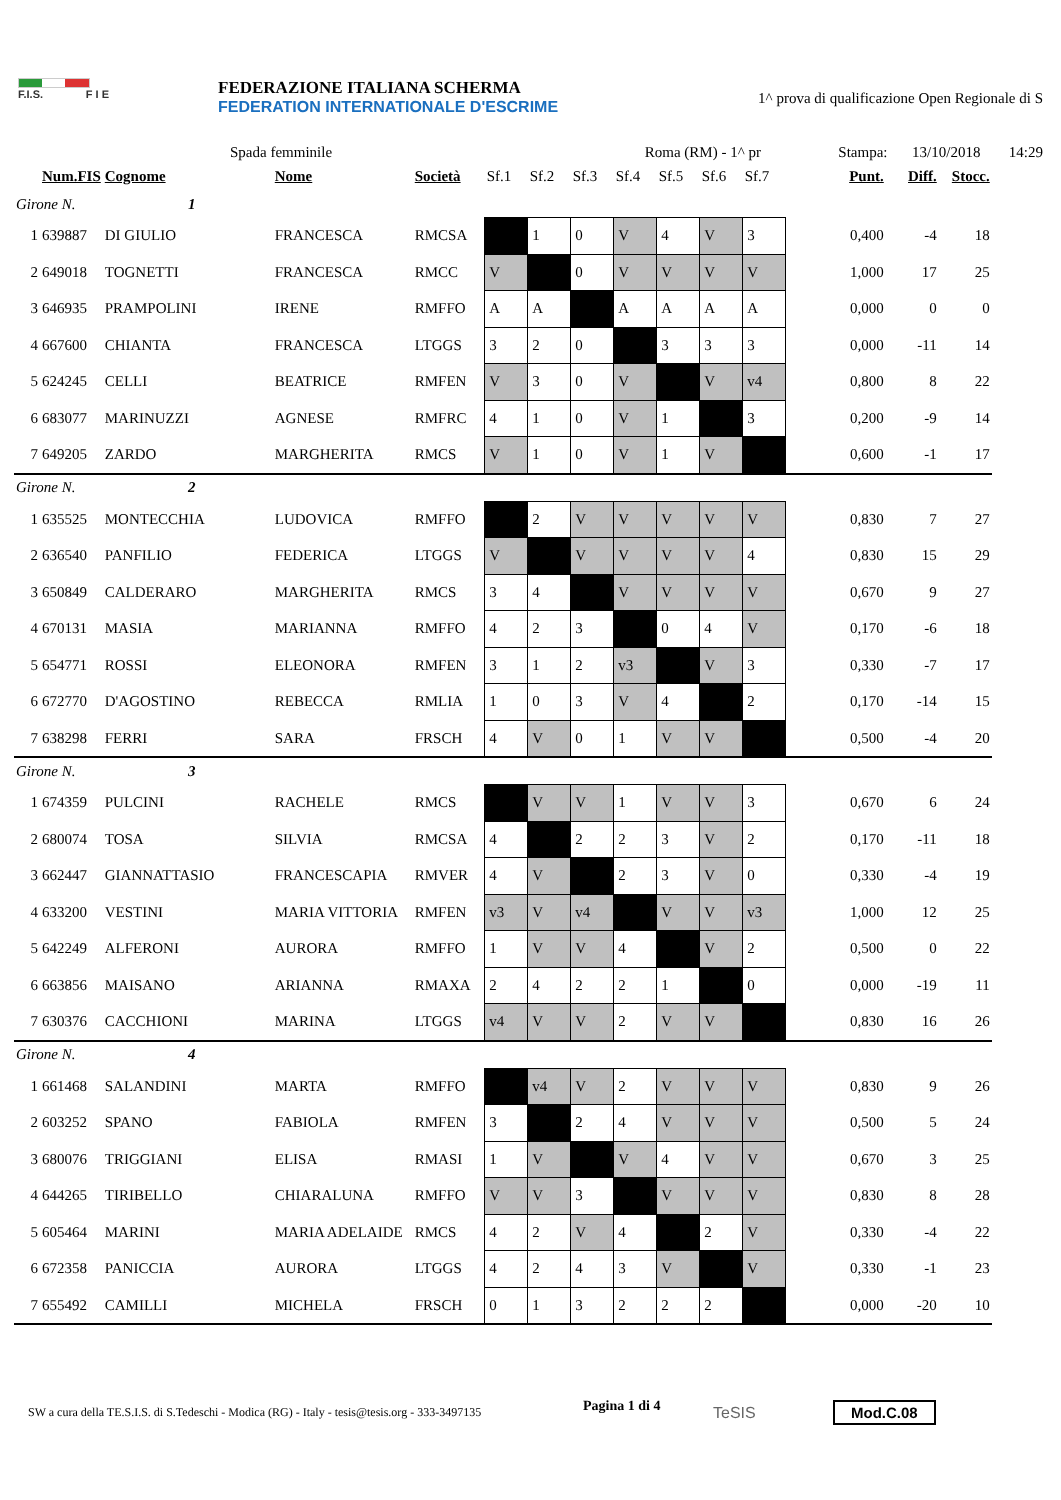F.I.S. F I E
FEDERAZIONE ITALIANA SCHERMA
FEDERATION INTERNATIONALE D'ESCRIME
1^ prova di qualificazione Open Regionale di S
Spada femminile Roma (RM) - 1^ pr Stampa: 13/10/2018 14:29
| | Num.FIS | Cognome | Nome | Società | Sf.1 | Sf.2 | Sf.3 | Sf.4 | Sf.5 | Sf.6 | Sf.7 | Punt. | Diff. | Stocc. |
| --- | --- | --- | --- | --- | --- | --- | --- | --- | --- | --- | --- | --- | --- | --- |
| Girone N. 1 | | | | | | | | | | | | | | |
| 1 | 639887 | DI GIULIO | FRANCESCA | RMCSA | | 1 | 0 | V | 4 | V | 3 | 0,400 | -4 | 18 |
| 2 | 649018 | TOGNETTI | FRANCESCA | RMCC | V | | 0 | V | V | V | V | 1,000 | 17 | 25 |
| 3 | 646935 | PRAMPOLINI | IRENE | RMFFO | A | A | | A | A | A | A | 0,000 | 0 | 0 |
| 4 | 667600 | CHIANTA | FRANCESCA | LTGGS | 3 | 2 | 0 | | 3 | 3 | 3 | 0,000 | -11 | 14 |
| 5 | 624245 | CELLI | BEATRICE | RMFEN | V | 3 | 0 | V | | V | v4 | 0,800 | 8 | 22 |
| 6 | 683077 | MARINUZZI | AGNESE | RMFRC | 4 | 1 | 0 | V | 1 | | 3 | 0,200 | -9 | 14 |
| 7 | 649205 | ZARDO | MARGHERITA | RMCS | V | 1 | 0 | V | 1 | V | | 0,600 | -1 | 17 |
| Girone N. 2 | | | | | | | | | | | | | | |
| 1 | 635525 | MONTECCHIA | LUDOVICA | RMFFO | | 2 | V | V | V | V | V | 0,830 | 7 | 27 |
| 2 | 636540 | PANFILIO | FEDERICA | LTGGS | V | | V | V | V | V | 4 | 0,830 | 15 | 29 |
| 3 | 650849 | CALDERARO | MARGHERITA | RMCS | 3 | 4 | | V | V | V | V | 0,670 | 9 | 27 |
| 4 | 670131 | MASIA | MARIANNA | RMFFO | 4 | 2 | 3 | | 0 | 4 | V | 0,170 | -6 | 18 |
| 5 | 654771 | ROSSI | ELEONORA | RMFEN | 3 | 1 | 2 | v3 | | V | 3 | 0,330 | -7 | 17 |
| 6 | 672770 | D'AGOSTINO | REBECCA | RMLIA | 1 | 0 | 3 | V | 4 | | 2 | 0,170 | -14 | 15 |
| 7 | 638298 | FERRI | SARA | FRSCH | 4 | V | 0 | 1 | V | V | | 0,500 | -4 | 20 |
| Girone N. 3 | | | | | | | | | | | | | | |
| 1 | 674359 | PULCINI | RACHELE | RMCS | | V | V | 1 | V | V | 3 | 0,670 | 6 | 24 |
| 2 | 680074 | TOSA | SILVIA | RMCSA | 4 | | 2 | 2 | 3 | V | 2 | 0,170 | -11 | 18 |
| 3 | 662447 | GIANNATTASIO | FRANCESCAPIA | RMVER | 4 | V | | 2 | 3 | V | 0 | 0,330 | -4 | 19 |
| 4 | 633200 | VESTINI | MARIA VITTORIA | RMFEN | v3 | V | v4 | | V | V | v3 | 1,000 | 12 | 25 |
| 5 | 642249 | ALFERONI | AURORA | RMFFO | 1 | V | V | 4 | | V | 2 | 0,500 | 0 | 22 |
| 6 | 663856 | MAISANO | ARIANNA | RMAXA | 2 | 4 | 2 | 2 | 1 | | 0 | 0,000 | -19 | 11 |
| 7 | 630376 | CACCHIONI | MARINA | LTGGS | v4 | V | V | 2 | V | V | | 0,830 | 16 | 26 |
| Girone N. 4 | | | | | | | | | | | | | | |
| 1 | 661468 | SALANDINI | MARTA | RMFFO | | v4 | V | 2 | V | V | V | 0,830 | 9 | 26 |
| 2 | 603252 | SPANO | FABIOLA | RMFEN | 3 | | 2 | 4 | V | V | V | 0,500 | 5 | 24 |
| 3 | 680076 | TRIGGIANI | ELISA | RMASI | 1 | V | | V | 4 | V | V | 0,670 | 3 | 25 |
| 4 | 644265 | TIRIBELLO | CHIARALUNA | RMFFO | V | V | 3 | | V | V | V | 0,830 | 8 | 28 |
| 5 | 605464 | MARINI | MARIA ADELAIDE | RMCS | 4 | 2 | V | 4 | | 2 | V | 0,330 | -4 | 22 |
| 6 | 672358 | PANICCIA | AURORA | LTGGS | 4 | 2 | 4 | 3 | V | | V | 0,330 | -1 | 23 |
| 7 | 655492 | CAMILLI | MICHELA | FRSCH | 0 | 1 | 3 | 2 | 2 | 2 | | 0,000 | -20 | 10 |
SW a cura della TE.S.I.S. di S.Tedeschi - Modica (RG) - Italy - tesis@tesis.org - 333-3497135 Pagina 1 di 4 TeSIS Mod.C.08